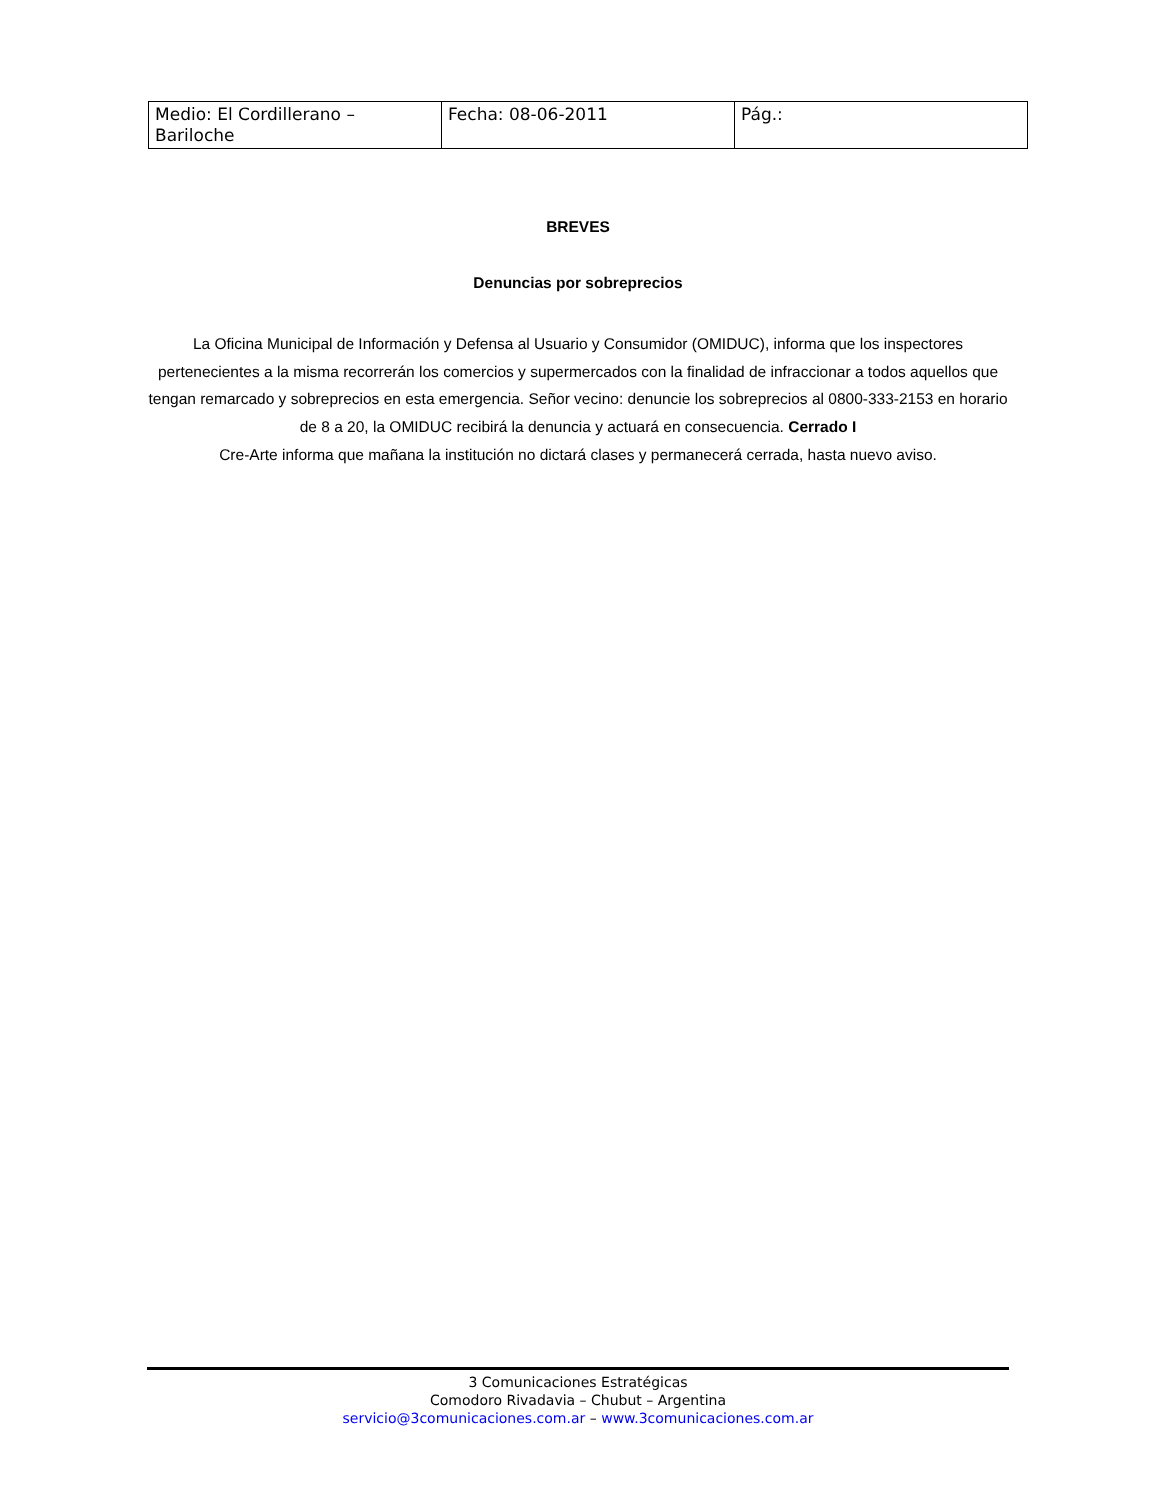| Medio: El Cordillerano – Bariloche | Fecha: 08-06-2011 | Pág.: |
BREVES
Denuncias por sobreprecios
La Oficina Municipal de Información y Defensa al Usuario y Consumidor (OMIDUC), informa que los inspectores pertenecientes a la misma recorrerán los comercios y supermercados con la finalidad de infraccionar a todos aquellos que tengan remarcado y sobreprecios en esta emergencia. Señor vecino: denuncie los sobreprecios al 0800-333-2153 en horario de 8 a 20, la OMIDUC recibirá la denuncia y actuará en consecuencia. Cerrado I
Cre-Arte informa que mañana la institución no dictará clases y permanecerá cerrada, hasta nuevo aviso.
3 Comunicaciones Estratégicas
Comodoro Rivadavia – Chubut – Argentina
servicio@3comunicaciones.com.ar – www.3comunicaciones.com.ar